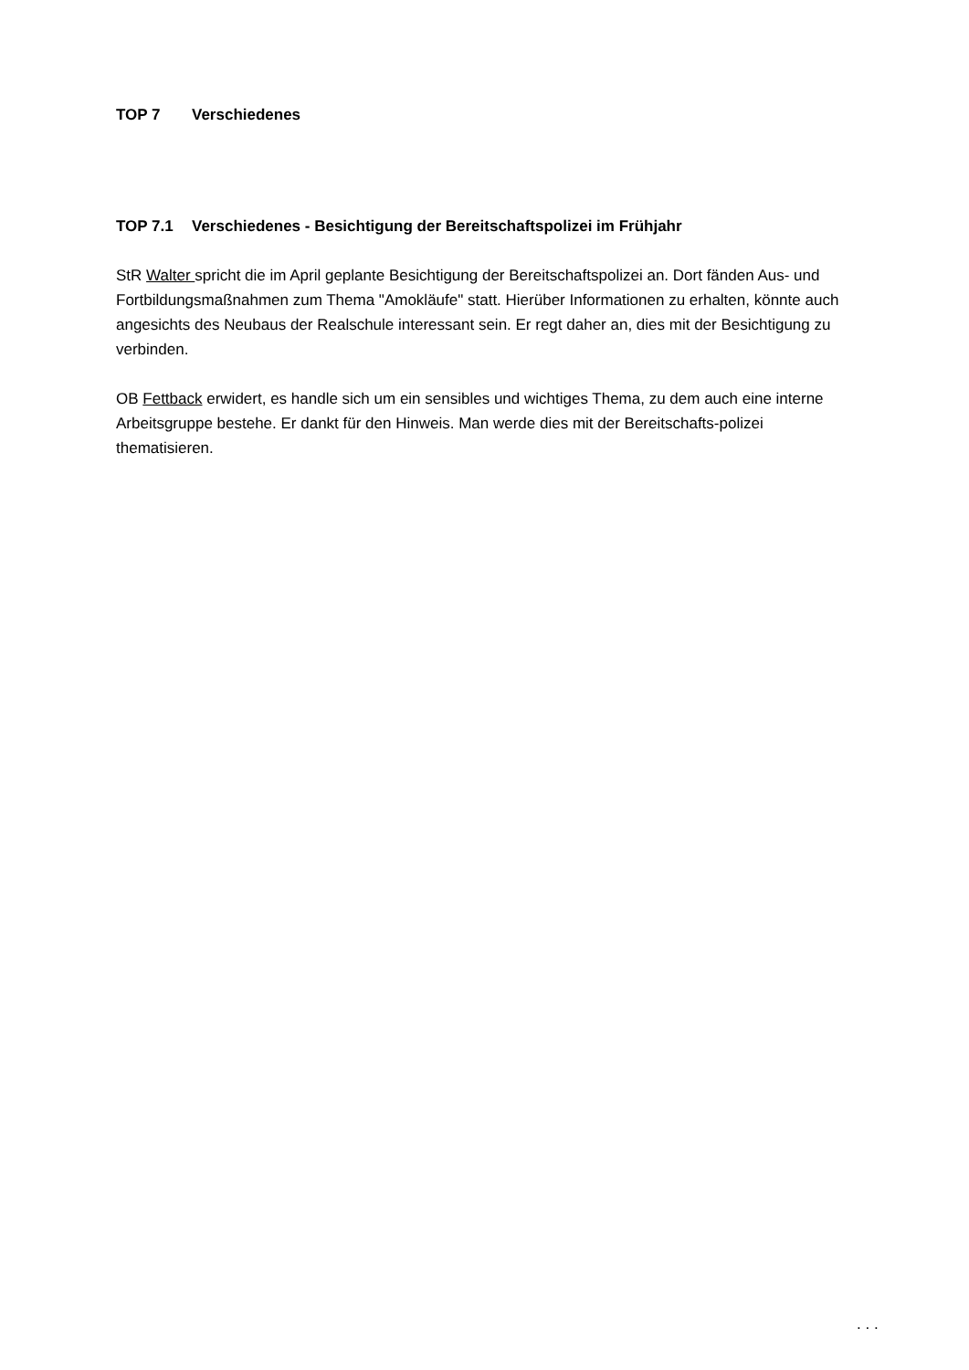TOP 7 Verschiedenes
TOP 7.1 Verschiedenes - Besichtigung der Bereitschaftspolizei im Frühjahr
StR Walter spricht die im April geplante Besichtigung der Bereitschaftspolizei an. Dort fänden Aus- und Fortbildungsmaßnahmen zum Thema "Amokläufe" statt. Hierüber Informationen zu erhalten, könnte auch angesichts des Neubaus der Realschule interessant sein. Er regt daher an, dies mit der Besichtigung zu verbinden.
OB Fettback erwidert, es handle sich um ein sensibles und wichtiges Thema, zu dem auch eine interne Arbeitsgruppe bestehe. Er dankt für den Hinweis. Man werde dies mit der Bereitschafts-polizei thematisieren.
. . .